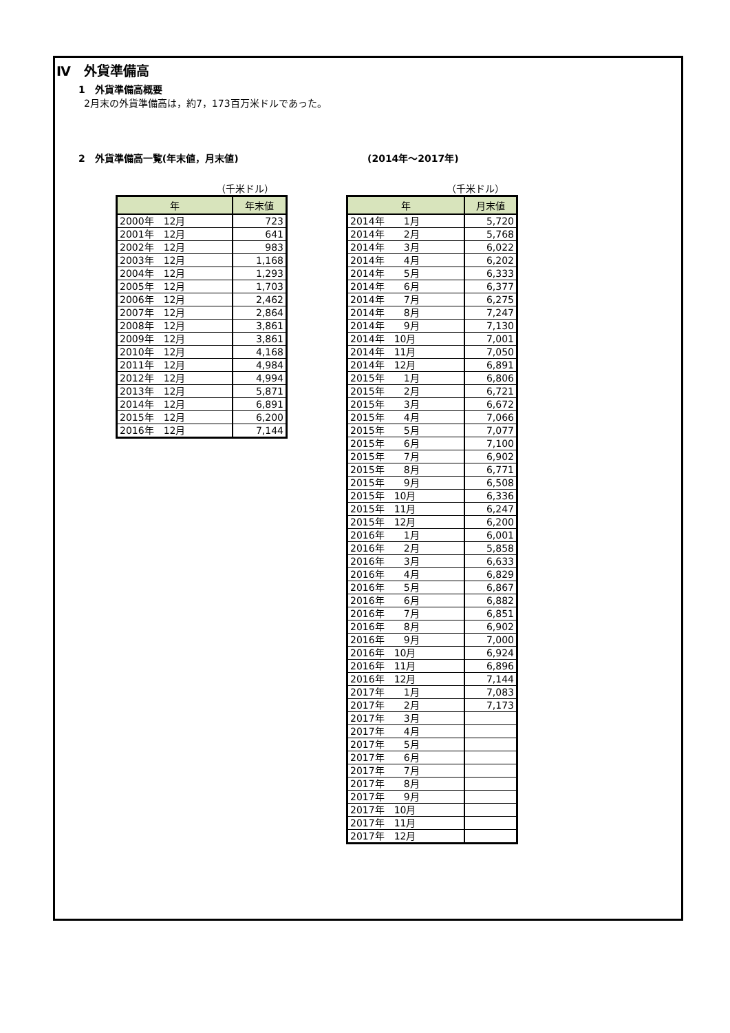Ⅳ　外貨準備高
1　外貨準備高概要
2月末の外貨準備高は，約7，173百万米ドルであった。
2　外貨準備高一覧(年末値，月末値) (2014年～2017年)
（千米ドル）
| 年 | 年末値 |
| --- | --- |
| 2000年 12月 | 723 |
| 2001年 12月 | 641 |
| 2002年 12月 | 983 |
| 2003年 12月 | 1,168 |
| 2004年 12月 | 1,293 |
| 2005年 12月 | 1,703 |
| 2006年 12月 | 2,462 |
| 2007年 12月 | 2,864 |
| 2008年 12月 | 3,861 |
| 2009年 12月 | 3,861 |
| 2010年 12月 | 4,168 |
| 2011年 12月 | 4,984 |
| 2012年 12月 | 4,994 |
| 2013年 12月 | 5,871 |
| 2014年 12月 | 6,891 |
| 2015年 12月 | 6,200 |
| 2016年 12月 | 7,144 |
（千米ドル）
| 年 | 月末値 |
| --- | --- |
| 2014年 1月 | 5,720 |
| 2014年 2月 | 5,768 |
| 2014年 3月 | 6,022 |
| 2014年 4月 | 6,202 |
| 2014年 5月 | 6,333 |
| 2014年 6月 | 6,377 |
| 2014年 7月 | 6,275 |
| 2014年 8月 | 7,247 |
| 2014年 9月 | 7,130 |
| 2014年 10月 | 7,001 |
| 2014年 11月 | 7,050 |
| 2014年 12月 | 6,891 |
| 2015年 1月 | 6,806 |
| 2015年 2月 | 6,721 |
| 2015年 3月 | 6,672 |
| 2015年 4月 | 7,066 |
| 2015年 5月 | 7,077 |
| 2015年 6月 | 7,100 |
| 2015年 7月 | 6,902 |
| 2015年 8月 | 6,771 |
| 2015年 9月 | 6,508 |
| 2015年 10月 | 6,336 |
| 2015年 11月 | 6,247 |
| 2015年 12月 | 6,200 |
| 2016年 1月 | 6,001 |
| 2016年 2月 | 5,858 |
| 2016年 3月 | 6,633 |
| 2016年 4月 | 6,829 |
| 2016年 5月 | 6,867 |
| 2016年 6月 | 6,882 |
| 2016年 7月 | 6,851 |
| 2016年 8月 | 6,902 |
| 2016年 9月 | 7,000 |
| 2016年 10月 | 6,924 |
| 2016年 11月 | 6,896 |
| 2016年 12月 | 7,144 |
| 2017年 1月 | 7,083 |
| 2017年 2月 | 7,173 |
| 2017年 3月 | |
| 2017年 4月 | |
| 2017年 5月 | |
| 2017年 6月 | |
| 2017年 7月 | |
| 2017年 8月 | |
| 2017年 9月 | |
| 2017年 10月 | |
| 2017年 11月 | |
| 2017年 12月 | |